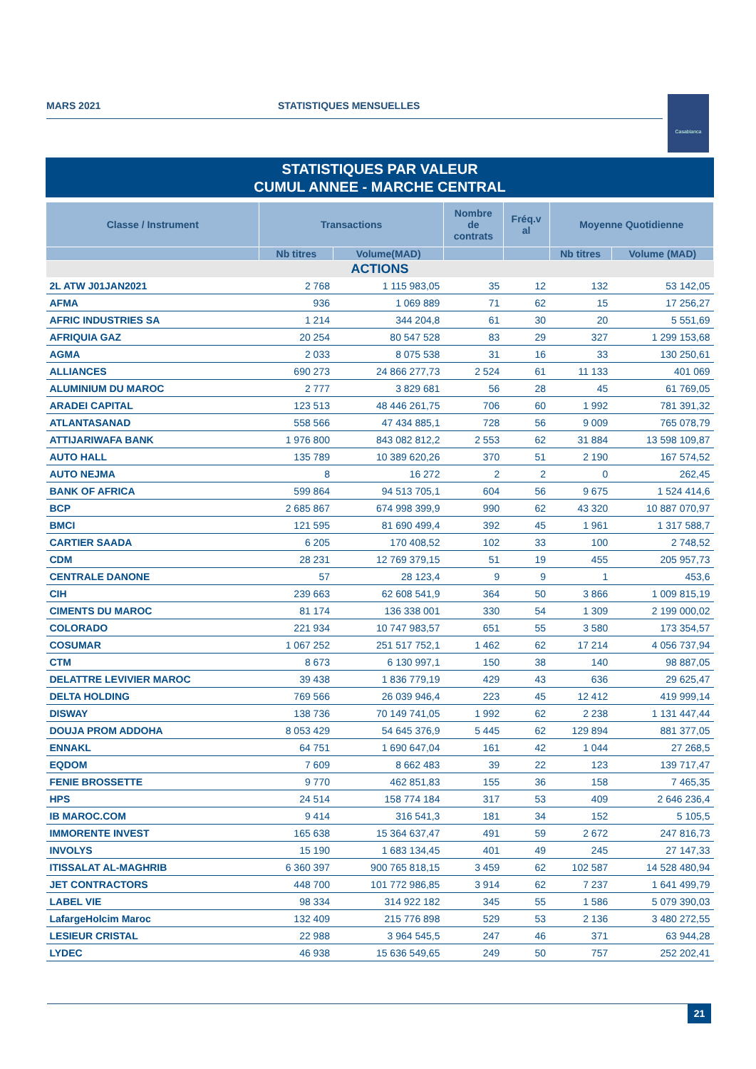MARS 2021 STATISTIQUES MENSUELLES
Casablanca
STATISTIQUES PAR VALEUR
CUMUL ANNEE - MARCHE CENTRAL
| Classe / Instrument | Transactions | | Nombre de contrats | Fréq.v al | Moyenne Quotidienne | |
| --- | --- | --- | --- | --- | --- | --- |
| | Nb titres | Volume(MAD) | | | Nb titres | Volume (MAD) |
| ACTIONS | | | | | | |
| 2L ATW J01JAN2021 | 2 768 | 1 115 983,05 | 35 | 12 | 132 | 53 142,05 |
| AFMA | 936 | 1 069 889 | 71 | 62 | 15 | 17 256,27 |
| AFRIC INDUSTRIES SA | 1 214 | 344 204,8 | 61 | 30 | 20 | 5 551,69 |
| AFRIQUIA GAZ | 20 254 | 80 547 528 | 83 | 29 | 327 | 1 299 153,68 |
| AGMA | 2 033 | 8 075 538 | 31 | 16 | 33 | 130 250,61 |
| ALLIANCES | 690 273 | 24 866 277,73 | 2 524 | 61 | 11 133 | 401 069 |
| ALUMINIUM DU MAROC | 2 777 | 3 829 681 | 56 | 28 | 45 | 61 769,05 |
| ARADEI CAPITAL | 123 513 | 48 446 261,75 | 706 | 60 | 1 992 | 781 391,32 |
| ATLANTASANAD | 558 566 | 47 434 885,1 | 728 | 56 | 9 009 | 765 078,79 |
| ATTIJARIWAFA BANK | 1 976 800 | 843 082 812,2 | 2 553 | 62 | 31 884 | 13 598 109,87 |
| AUTO HALL | 135 789 | 10 389 620,26 | 370 | 51 | 2 190 | 167 574,52 |
| AUTO NEJMA | 8 | 16 272 | 2 | 2 | 0 | 262,45 |
| BANK OF AFRICA | 599 864 | 94 513 705,1 | 604 | 56 | 9 675 | 1 524 414,6 |
| BCP | 2 685 867 | 674 998 399,9 | 990 | 62 | 43 320 | 10 887 070,97 |
| BMCI | 121 595 | 81 690 499,4 | 392 | 45 | 1 961 | 1 317 588,7 |
| CARTIER SAADA | 6 205 | 170 408,52 | 102 | 33 | 100 | 2 748,52 |
| CDM | 28 231 | 12 769 379,15 | 51 | 19 | 455 | 205 957,73 |
| CENTRALE DANONE | 57 | 28 123,4 | 9 | 9 | 1 | 453,6 |
| CIH | 239 663 | 62 608 541,9 | 364 | 50 | 3 866 | 1 009 815,19 |
| CIMENTS DU MAROC | 81 174 | 136 338 001 | 330 | 54 | 1 309 | 2 199 000,02 |
| COLORADO | 221 934 | 10 747 983,57 | 651 | 55 | 3 580 | 173 354,57 |
| COSUMAR | 1 067 252 | 251 517 752,1 | 1 462 | 62 | 17 214 | 4 056 737,94 |
| CTM | 8 673 | 6 130 997,1 | 150 | 38 | 140 | 98 887,05 |
| DELATTRE LEVIVIER MAROC | 39 438 | 1 836 779,19 | 429 | 43 | 636 | 29 625,47 |
| DELTA HOLDING | 769 566 | 26 039 946,4 | 223 | 45 | 12 412 | 419 999,14 |
| DISWAY | 138 736 | 70 149 741,05 | 1 992 | 62 | 2 238 | 1 131 447,44 |
| DOUJA PROM ADDOHA | 8 053 429 | 54 645 376,9 | 5 445 | 62 | 129 894 | 881 377,05 |
| ENNAKL | 64 751 | 1 690 647,04 | 161 | 42 | 1 044 | 27 268,5 |
| EQDOM | 7 609 | 8 662 483 | 39 | 22 | 123 | 139 717,47 |
| FENIE BROSSETTE | 9 770 | 462 851,83 | 155 | 36 | 158 | 7 465,35 |
| HPS | 24 514 | 158 774 184 | 317 | 53 | 409 | 2 646 236,4 |
| IB MAROC.COM | 9 414 | 316 541,3 | 181 | 34 | 152 | 5 105,5 |
| IMMORENTE INVEST | 165 638 | 15 364 637,47 | 491 | 59 | 2 672 | 247 816,73 |
| INVOLYS | 15 190 | 1 683 134,45 | 401 | 49 | 245 | 27 147,33 |
| ITISSALAT AL-MAGHRIB | 6 360 397 | 900 765 818,15 | 3 459 | 62 | 102 587 | 14 528 480,94 |
| JET CONTRACTORS | 448 700 | 101 772 986,85 | 3 914 | 62 | 7 237 | 1 641 499,79 |
| LABEL VIE | 98 334 | 314 922 182 | 345 | 55 | 1 586 | 5 079 390,03 |
| LafargeHolcim Maroc | 132 409 | 215 776 898 | 529 | 53 | 2 136 | 3 480 272,55 |
| LESIEUR CRISTAL | 22 988 | 3 964 545,5 | 247 | 46 | 371 | 63 944,28 |
| LYDEC | 46 938 | 15 636 549,65 | 249 | 50 | 757 | 252 202,41 |
21